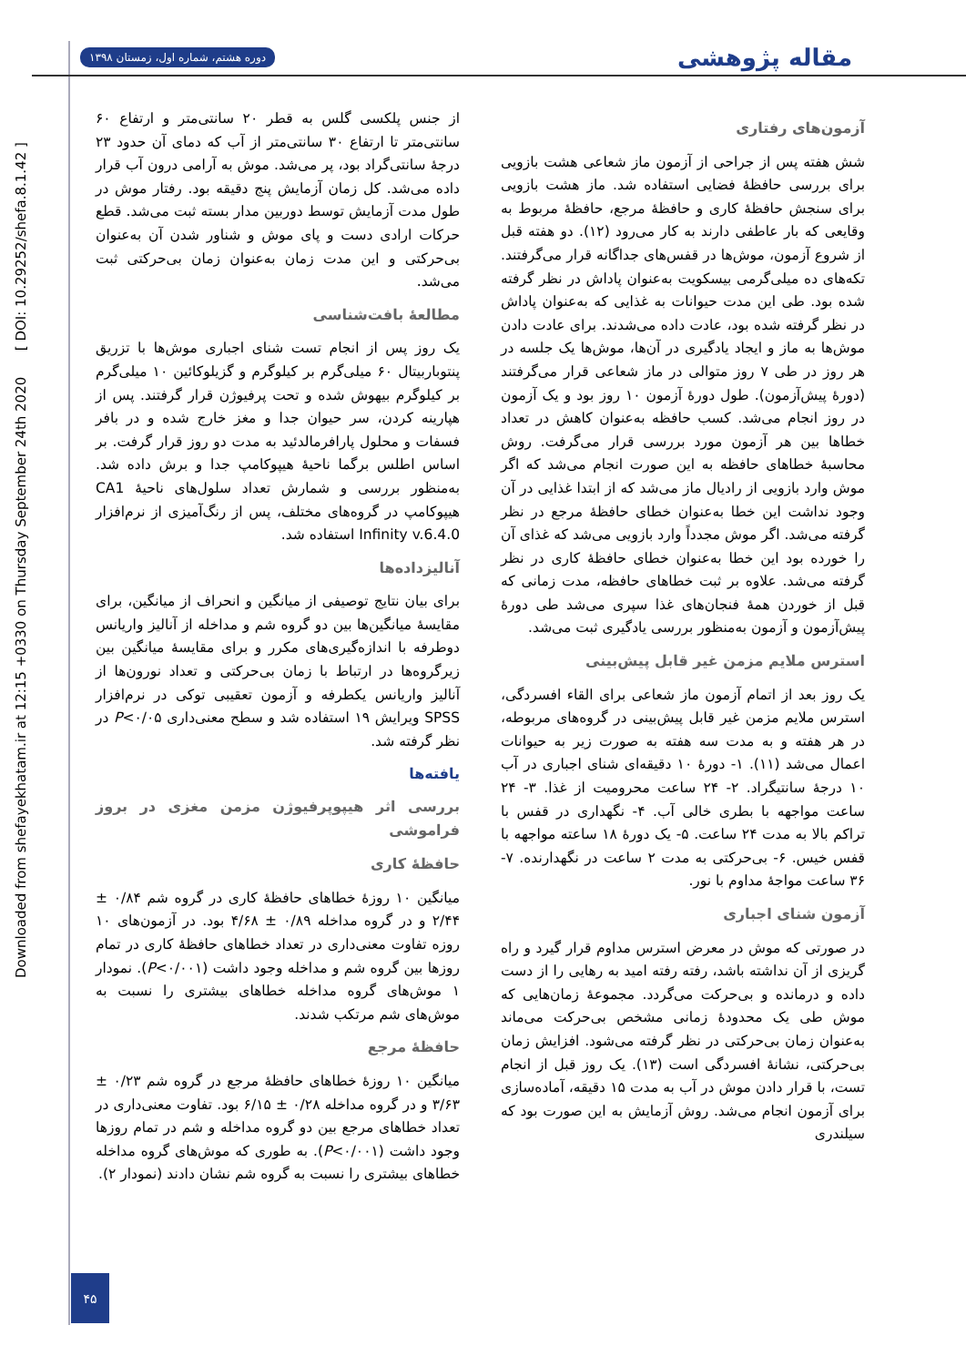دوره هشتم، شماره اول، زمستان ۱۳۹۸
مقاله پژوهشی
Downloaded from shefayekhatam.ir at 12:15 +0330 on Thursday September 24th 2020 [ DOI: 10.29252/shefa.8.1.42 ]
آزمون‌های رفتاری
شش هفته پس از جراحی از آزمون ماز شعاعی هشت بازویی برای بررسی حافظهٔ فضایی استفاده شد. ماز هشت بازویی برای سنجش حافظهٔ کاری و حافظهٔ مرجع، حافظهٔ مربوط به وقایعی که بار عاطفی دارند به کار می‌رود (۱۲). دو هفته قبل از شروع آزمون، موش‌ها در قفس‌های جداگانه قرار می‌گرفتند. تکه‌های ده میلی‌گرمی بیسکویت به‌عنوان پاداش در نظر گرفته شده بود. طی این مدت حیوانات به غذایی که به‌عنوان پاداش در نظر گرفته شده بود، عادت داده می‌شدند. برای عادت دادن موش‌ها به ماز و ایجاد یادگیری در آن‌ها، موش‌ها یک جلسه در هر روز در طی ۷ روز متوالی در ماز شعاعی قرار می‌گرفتند (دورهٔ پیش‌آزمون). طول دورهٔ آزمون ۱۰ روز بود و یک آزمون در روز انجام می‌شد. کسب حافظه به‌عنوان کاهش در تعداد خطاها بین هر آزمون مورد بررسی قرار می‌گرفت. روش محاسبهٔ خطاهای حافظه به این صورت انجام می‌شد که اگر موش وارد بازویی از رادیال ماز می‌شد که از ابتدا غذایی در آن وجود نداشت این خطا به‌عنوان خطای حافظهٔ مرجع در نظر گرفته می‌شد. اگر موش مجدداً وارد بازویی می‌شد که غذای آن را خورده بود این خطا به‌عنوان خطای حافظهٔ کاری در نظر گرفته می‌شد. علاوه بر ثبت خطاهای حافظه، مدت زمانی که قبل از خوردن همهٔ فنجان‌های غذا سپری می‌شد طی دورهٔ پیش‌آزمون و آزمون به‌منظور بررسی یادگیری ثبت می‌شد.
استرس ملایم مزمن غیر قابل پیش‌بینی
یک روز بعد از اتمام آزمون ماز شعاعی برای القاء افسردگی، استرس ملایم مزمن غیر قابل پیش‌بینی در گروه‌های مربوطه، در هر هفته و به مدت سه هفته به صورت زیر به حیوانات اعمال می‌شد (۱۱). ۱- دورهٔ ۱۰ دقیقه‌ای شنای اجباری در آب ۱۰ درجهٔ سانتیگراد. ۲- ۲۴ ساعت محرومیت از غذا. ۳- ۲۴ ساعت مواجهه با بطری خالی آب. ۴- نگهداری در قفس با تراکم بالا به مدت ۲۴ ساعت. ۵- یک دورهٔ ۱۸ ساعته مواجهه با قفس خیس. ۶- بی‌حرکتی به مدت ۲ ساعت در نگهدارنده. ۷- ۳۶ ساعت مواجهٔ مداوم با نور.
آزمون شنای اجباری
در صورتی که موش در معرض استرس مداوم قرار گیرد و راه گریزی از آن نداشته باشد، رفته رفته امید به رهایی را از دست داده و درمانده و بی‌حرکت می‌گردد. مجموعهٔ زمان‌هایی که موش طی یک محدودهٔ زمانی مشخص بی‌حرکت می‌ماند به‌عنوان زمان بی‌حرکتی در نظر گرفته می‌شود. افزایش زمان بی‌حرکتی، نشانهٔ افسردگی است (۱۳). یک روز قبل از انجام تست، با قرار دادن موش در آب به مدت ۱۵ دقیقه، آماده‌سازی برای آزمون انجام می‌شد. روش آزمایش به این صورت بود که سیلندری
از جنس پلکسی گلس به قطر ۲۰ سانتی‌متر و ارتفاع ۶۰ سانتی‌متر تا ارتفاع ۳۰ سانتی‌متر از آب که دمای آن حدود ۲۳ درجهٔ سانتی‌گراد بود، پر می‌شد. موش به آرامی درون آب قرار داده می‌شد. کل زمان آزمایش پنج دقیقه بود. رفتار موش در طول مدت آزمایش توسط دوربین مدار بسته ثبت می‌شد. قطع حرکات ارادی دست و پای موش و شناور شدن آن به‌عنوان بی‌حرکتی و این مدت زمان به‌عنوان زمان بی‌حرکتی ثبت می‌شد.
مطالعهٔ بافت‌شناسی
یک روز پس از انجام تست شنای اجباری موش‌ها با تزریق پنتوباربیتال ۶۰ میلی‌گرم بر کیلوگرم و گزیلوکائین ۱۰ میلی‌گرم بر کیلوگرم بیهوش شده و تحت پرفیوژن قرار گرفتند. پس از هپارینه کردن، سر حیوان جدا و مغز خارج شده و در بافر فسفات و محلول پارافرمالدئید به مدت دو روز قرار گرفت. بر اساس اطلس برگما ناحیهٔ هیپوکامپ جدا و برش داده شد. به‌منظور بررسی و شمارش تعداد سلول‌های ناحیهٔ CA1 هیپوکامپ در گروه‌های مختلف، پس از رنگ‌آمیزی از نرم‌افزار Infinity v.6.4.0 استفاده شد.
آنالیزداده‌ها
برای بیان نتایج توصیفی از میانگین و انحراف از میانگین، برای مقایسهٔ میانگین‌ها بین دو گروه شم و مداخله از آنالیز واریانس دوطرفه با اندازه‌گیری‌های مکرر و برای مقایسهٔ میانگین بین زیرگروه‌ها در ارتباط با زمان بی‌حرکتی و تعداد نورون‌ها از آنالیز واریانس یکطرفه و آزمون تعقیبی توکی در نرم‌افزار SPSS ویرایش ۱۹ استفاده شد و سطح معنی‌داری P<۰/۰۵ در نظر گرفته شد.
یافته‌ها
بررسی اثر هیپوپرفیوژن مزمن مغزی در بروز فراموشی
حافظهٔ کاری
میانگین ۱۰ روزهٔ خطاهای حافظهٔ کاری در گروه شم ۰/۸۴ ± ۲/۴۴ و در گروه مداخله ۰/۸۹ ± ۴/۶۸ بود. در آزمون‌های ۱۰ روزه تفاوت معنی‌داری در تعداد خطاهای حافظهٔ کاری در تمام روزها بین گروه شم و مداخله وجود داشت (P<۰/۰۰۱). نمودار ۱ موش‌های گروه مداخله خطاهای بیشتری را نسبت به موش‌های شم مرتکب شدند.
حافظهٔ مرجع
میانگین ۱۰ روزهٔ خطاهای حافظهٔ مرجع در گروه شم ۰/۲۳ ± ۳/۶۳ و در گروه مداخله ۰/۲۸ ± ۶/۱۵ بود. تفاوت معنی‌داری در تعداد خطاهای مرجع بین دو گروه مداخله و شم در تمام روزها وجود داشت (P<۰/۰۰۱). به طوری که موش‌های گروه مداخله خطاهای بیشتری را نسبت به گروه شم نشان دادند (نمودار ۲).
۴۵